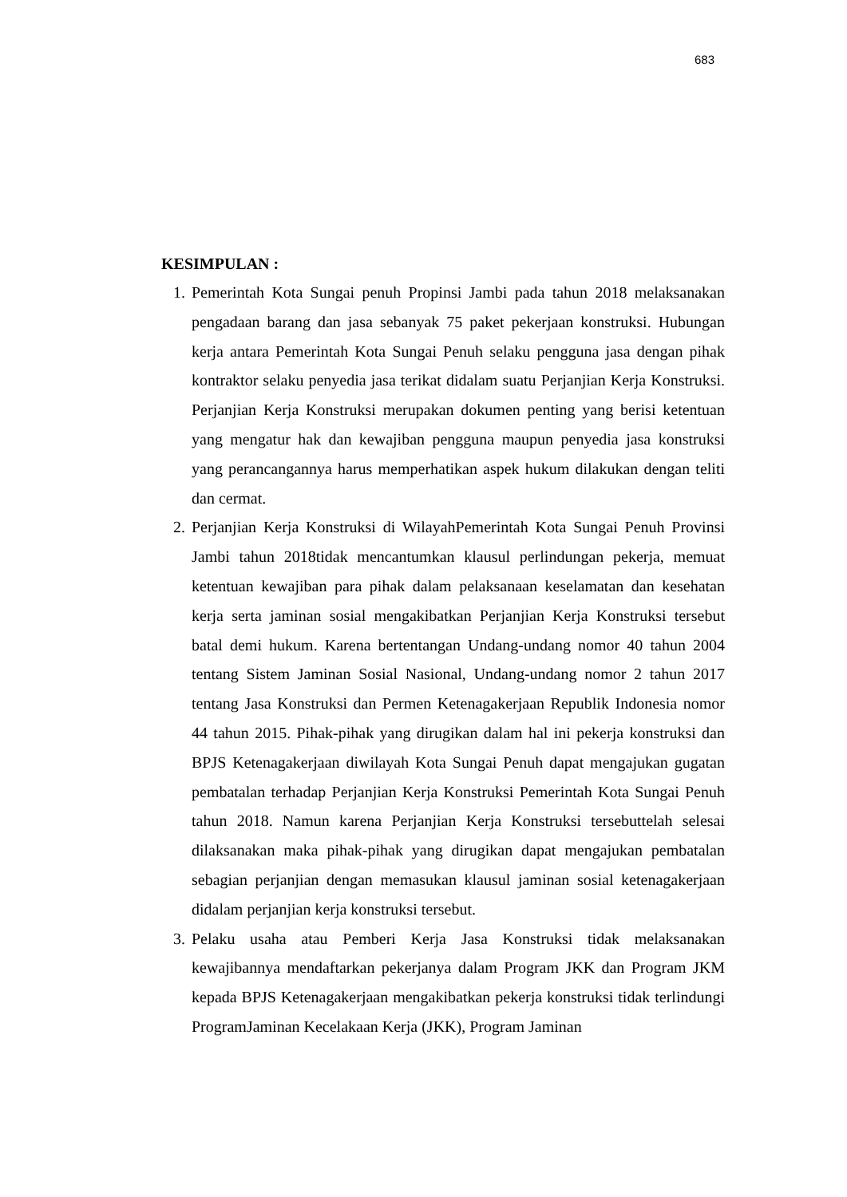683
KESIMPULAN :
1. Pemerintah Kota Sungai penuh Propinsi Jambi pada tahun 2018 melaksanakan pengadaan barang dan jasa sebanyak 75 paket pekerjaan konstruksi. Hubungan kerja antara Pemerintah Kota Sungai Penuh selaku pengguna jasa dengan pihak kontraktor selaku penyedia jasa terikat didalam suatu Perjanjian Kerja Konstruksi. Perjanjian Kerja Konstruksi merupakan dokumen penting yang berisi ketentuan yang mengatur hak dan kewajiban pengguna maupun penyedia jasa konstruksi yang perancangannya harus memperhatikan aspek hukum dilakukan dengan teliti dan cermat.
2. Perjanjian Kerja Konstruksi di WilayahPemerintah Kota Sungai Penuh Provinsi Jambi tahun 2018tidak mencantumkan klausul perlindungan pekerja, memuat ketentuan kewajiban para pihak dalam pelaksanaan keselamatan dan kesehatan kerja serta jaminan sosial mengakibatkan Perjanjian Kerja Konstruksi tersebut batal demi hukum. Karena bertentangan Undang-undang nomor 40 tahun 2004 tentang Sistem Jaminan Sosial Nasional, Undang-undang nomor 2 tahun 2017 tentang Jasa Konstruksi dan Permen Ketenagakerjaan Republik Indonesia nomor 44 tahun 2015. Pihak-pihak yang dirugikan dalam hal ini pekerja konstruksi dan BPJS Ketenagakerjaan diwilayah Kota Sungai Penuh dapat mengajukan gugatan pembatalan terhadap Perjanjian Kerja Konstruksi Pemerintah Kota Sungai Penuh tahun 2018. Namun karena Perjanjian Kerja Konstruksi tersebuttelah selesai dilaksanakan maka pihak-pihak yang dirugikan dapat mengajukan pembatalan sebagian perjanjian dengan memasukan klausul jaminan sosial ketenagakerjaan didalam perjanjian kerja konstruksi tersebut.
3. Pelaku usaha atau Pemberi Kerja Jasa Konstruksi tidak melaksanakan kewajibannya mendaftarkan pekerjanya dalam Program JKK dan Program JKM kepada BPJS Ketenagakerjaan mengakibatkan pekerja konstruksi tidak terlindungi ProgramJaminan Kecelakaan Kerja (JKK), Program Jaminan